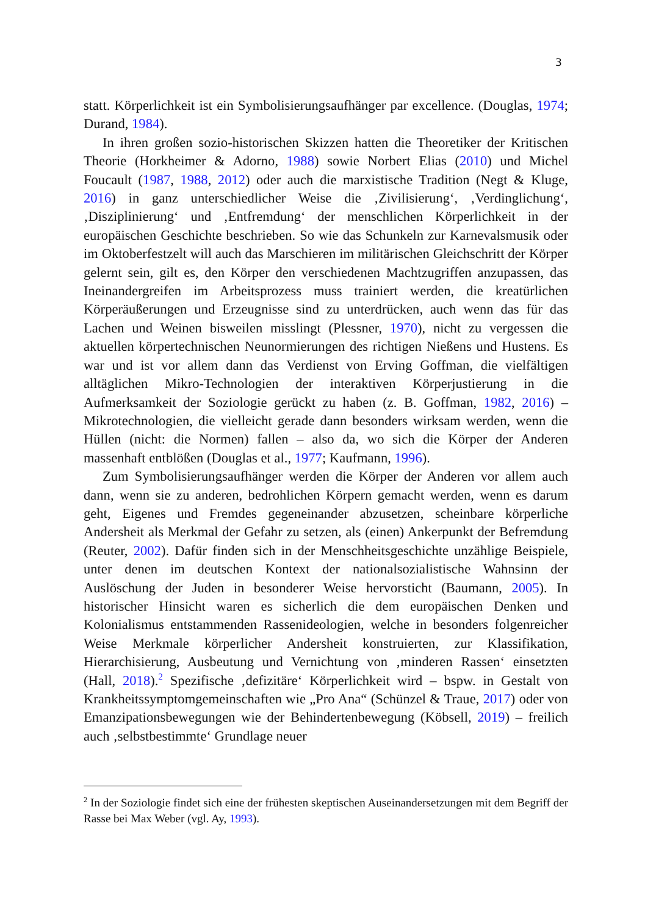3
statt. Körperlichkeit ist ein Symbolisierungsaufhänger par excellence. (Douglas, 1974; Durand, 1984).
In ihren großen sozio-historischen Skizzen hatten die Theoretiker der Kritischen Theorie (Horkheimer & Adorno, 1988) sowie Norbert Elias (2010) und Michel Foucault (1987, 1988, 2012) oder auch die marxistische Tradition (Negt & Kluge, 2016) in ganz unterschiedlicher Weise die ‚Zivilisierung‘, ‚Verdinglichung‘, ‚Disziplinierung‘ und ‚Entfremdung‘ der menschlichen Körperlichkeit in der europäischen Geschichte beschrieben. So wie das Schunkeln zur Karnevalsmusik oder im Oktoberfestzelt will auch das Marschieren im militärischen Gleichschritt der Körper gelernt sein, gilt es, den Körper den verschiedenen Machtzugriffen anzupassen, das Ineinandergreifen im Arbeitsprozess muss trainiert werden, die kreatürlichen Körperäußerungen und Erzeugnisse sind zu unterdrücken, auch wenn das für das Lachen und Weinen bisweilen misslingt (Plessner, 1970), nicht zu vergessen die aktuellen körpertechnischen Neunormierungen des richtigen Nießens und Hustens. Es war und ist vor allem dann das Verdienst von Erving Goffman, die vielfältigen alltäglichen Mikro-Technologien der interaktiven Körperjustierung in die Aufmerksamkeit der Soziologie gerückt zu haben (z. B. Goffman, 1982, 2016) – Mikrotechnologien, die vielleicht gerade dann besonders wirksam werden, wenn die Hüllen (nicht: die Normen) fallen – also da, wo sich die Körper der Anderen massenhaft entblößen (Douglas et al., 1977; Kaufmann, 1996).
Zum Symbolisierungsaufhänger werden die Körper der Anderen vor allem auch dann, wenn sie zu anderen, bedrohlichen Körpern gemacht werden, wenn es darum geht, Eigenes und Fremdes gegeneinander abzusetzen, scheinbare körperliche Andersheit als Merkmal der Gefahr zu setzen, als (einen) Ankerpunkt der Befremdung (Reuter, 2002). Dafür finden sich in der Menschheitsgeschichte unzählige Beispiele, unter denen im deutschen Kontext der nationalsozialistische Wahnsinn der Auslöschung der Juden in besonderer Weise hervorsticht (Baumann, 2005). In historischer Hinsicht waren es sicherlich die dem europäischen Denken und Kolonialismus entstammenden Rassenideologien, welche in besonders folgenreicher Weise Merkmale körperlicher Andersheit konstruierten, zur Klassifikation, Hierarchisierung, Ausbeutung und Vernichtung von ‚minderen Rassen‘ einsetzten (Hall, 2018).<sup>2</sup> Spezifische ‚defizitäre‘ Körperlichkeit wird – bspw. in Gestalt von Krankheitssymptomgemeinschaften wie „Pro Ana“ (Schünzel & Traue, 2017) oder von Emanzipationsbewegungen wie der Behindertenbewegung (Köbsell, 2019) – freilich auch ‚selbstbestimmte‘ Grundlage neuer
<sup>2</sup> In der Soziologie findet sich eine der frühesten skeptischen Auseinandersetzungen mit dem Begriff der Rasse bei Max Weber (vgl. Ay, 1993).